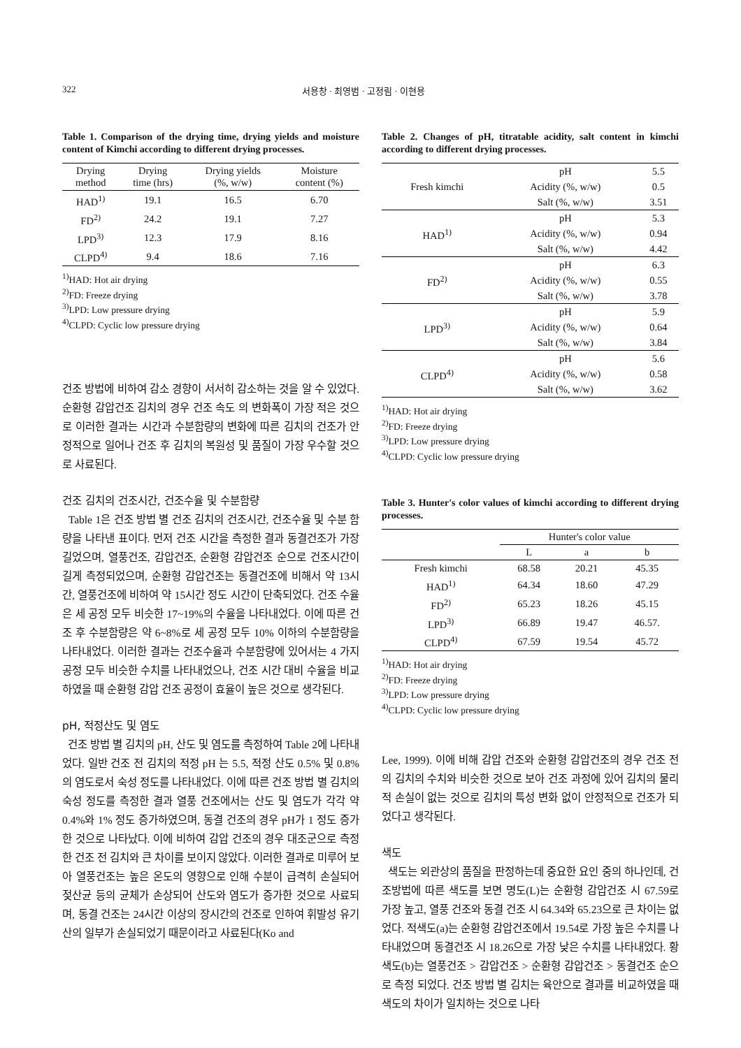322 서용창 · 최영범 · 고정림 · 이현용
Table 1. Comparison of the drying time, drying yields and moisture content of Kimchi according to different drying processes.
| Drying method | Drying time (hrs) | Drying yields (%, w/w) | Moisture content (%) |
| --- | --- | --- | --- |
| HAD<sup>1)</sup> | 19.1 | 16.5 | 6.70 |
| FD<sup>2)</sup> | 24.2 | 19.1 | 7.27 |
| LPD<sup>3)</sup> | 12.3 | 17.9 | 8.16 |
| CLPD<sup>4)</sup> | 9.4 | 18.6 | 7.16 |
<sup>1)</sup> HAD: Hot air drying
<sup>2)</sup> FD: Freeze drying
<sup>3)</sup> LPD: Low pressure drying
<sup>4)</sup> CLPD: Cyclic low pressure drying
건조 방법에 비하여 감소 경향이 서서히 감소하는 것을 알 수 있었다. 순환형 감압건조 김치의 경우 건조 속도 의 변화폭이 가장 적은 것으로 이러한 결과는 시간과 수분함량의 변화에 따른 김치의 건조가 안정적으로 일어나 건조 후 김치의 복원성 및 품질이 가장 우수할 것으로 사료된다.
건조 김치의 건조시간, 건조수율 및 수분함량
Table 1은 건조 방법 별 건조 김치의 건조시간, 건조수율 및 수분 함량을 나타낸 표이다. 먼저 건조 시간을 측정한 결과 동결건조가 가장 길었으며, 열풍건조, 감압건조, 순환형 감압건조 순으로 건조시간이 길게 측정되었으며, 순환형 감압건조는 동결건조에 비해서 약 13시간, 열풍건조에 비하여 약 15시간 정도 시간이 단축되었다. 건조 수율은 세 공정 모두 비슷한 17~19%의 수율을 나타내었다. 이에 따른 건조 후 수분함량은 약 6~8%로 세 공정 모두 10% 이하의 수분함량을 나타내었다. 이러한 결과는 건조수율과 수분함량에 있어서는 4 가지 공정 모두 비슷한 수치를 나타내었으나, 건조 시간 대비 수율을 비교하였을 때 순환형 감압 건조 공정이 효율이 높은 것으로 생각된다.
pH, 적정산도 및 염도
건조 방법 별 김치의 pH, 산도 및 염도를 측정하여 Table 2에 나타내었다. 일반 건조 전 김치의 적정 pH 는 5.5, 적정 산도 0.5% 및 0.8%의 염도로서 숙성 정도를 나타내었다. 이에 따른 건조 방법 별 김치의 숙성 정도를 측정한 결과 열풍 건조에서는 산도 및 염도가 각각 약 0.4%와 1% 정도 증가하였으며, 동결 건조의 경우 pH가 1 정도 증가한 것으로 나타났다. 이에 비하여 감압 건조의 경우 대조군으로 측정한 건조 전 김치와 큰 차이를 보이지 않았다. 이러한 결과로 미루어 보아 열풍건조는 높은 온도의 영향으로 인해 수분이 급격히 손실되어 젖산균 등의 균체가 손상되어 산도와 염도가 증가한 것으로 사료되며, 동결 건조는 24시간 이상의 장시간의 건조로 인하여 휘발성 유기산의 일부가 손실되었기 때문이라고 사료된다(Ko and
Table 2. Changes of pH, titratable acidity, salt content in kimchi according to different drying processes.
| Fresh kimchi | pH | 5.5 |
| | Acidity (%, w/w) | 0.5 |
| | Salt (%, w/w) | 3.51 |
| HAD<sup>1)</sup> | pH | 5.3 |
| | Acidity (%, w/w) | 0.94 |
| | Salt (%, w/w) | 4.42 |
| FD<sup>2)</sup> | pH | 6.3 |
| | Acidity (%, w/w) | 0.55 |
| | Salt (%, w/w) | 3.78 |
| LPD<sup>3)</sup> | pH | 5.9 |
| | Acidity (%, w/w) | 0.64 |
| | Salt (%, w/w) | 3.84 |
| CLPD<sup>4)</sup> | pH | 5.6 |
| | Acidity (%, w/w) | 0.58 |
| | Salt (%, w/w) | 3.62 |
<sup>1)</sup> HAD: Hot air drying
<sup>2)</sup> FD: Freeze drying
<sup>3)</sup> LPD: Low pressure drying
<sup>4)</sup> CLPD: Cyclic low pressure drying
Table 3. Hunter's color values of kimchi according to different drying processes.
| | Hunter's color value | | |
| --- | --- | --- | --- |
| | L | a | b |
| Fresh kimchi | 68.58 | 20.21 | 45.35 |
| HAD<sup>1)</sup> | 64.34 | 18.60 | 47.29 |
| FD<sup>2)</sup> | 65.23 | 18.26 | 45.15 |
| LPD<sup>3)</sup> | 66.89 | 19.47 | 46.57. |
| CLPD<sup>4)</sup> | 67.59 | 19.54 | 45.72 |
<sup>1)</sup> HAD: Hot air drying
<sup>2)</sup> FD: Freeze drying
<sup>3)</sup> LPD: Low pressure drying
<sup>4)</sup> CLPD: Cyclic low pressure drying
Lee, 1999). 이에 비해 감압 건조와 순환형 감압건조의 경우 건조 전의 김치의 수치와 비슷한 것으로 보아 건조 과정에 있어 김치의 물리적 손실이 없는 것으로 김치의 특성 변화 없이 안정적으로 건조가 되었다고 생각된다.
색도
색도는 외관상의 품질을 판정하는데 중요한 요인 중의 하나인데, 건조방법에 따른 색도를 보면 명도(L)는 순환형 감압건조 시 67.59로 가장 높고, 열풍 건조와 동결 건조 시 64.34와 65.23으로 큰 차이는 없었다. 적색도(a)는 순환형 감압건조에서 19.54로 가장 높은 수치를 나타내었으며 동결건조 시 18.26으로 가장 낮은 수치를 나타내었다. 황색도(b)는 열풍건조 > 감압건조 > 순환형 감압건조 > 동결건조 순으로 측정 되었다. 건조 방법 별 김치는 육안으로 결과를 비교하였을 때 색도의 차이가 일치하는 것으로 나타